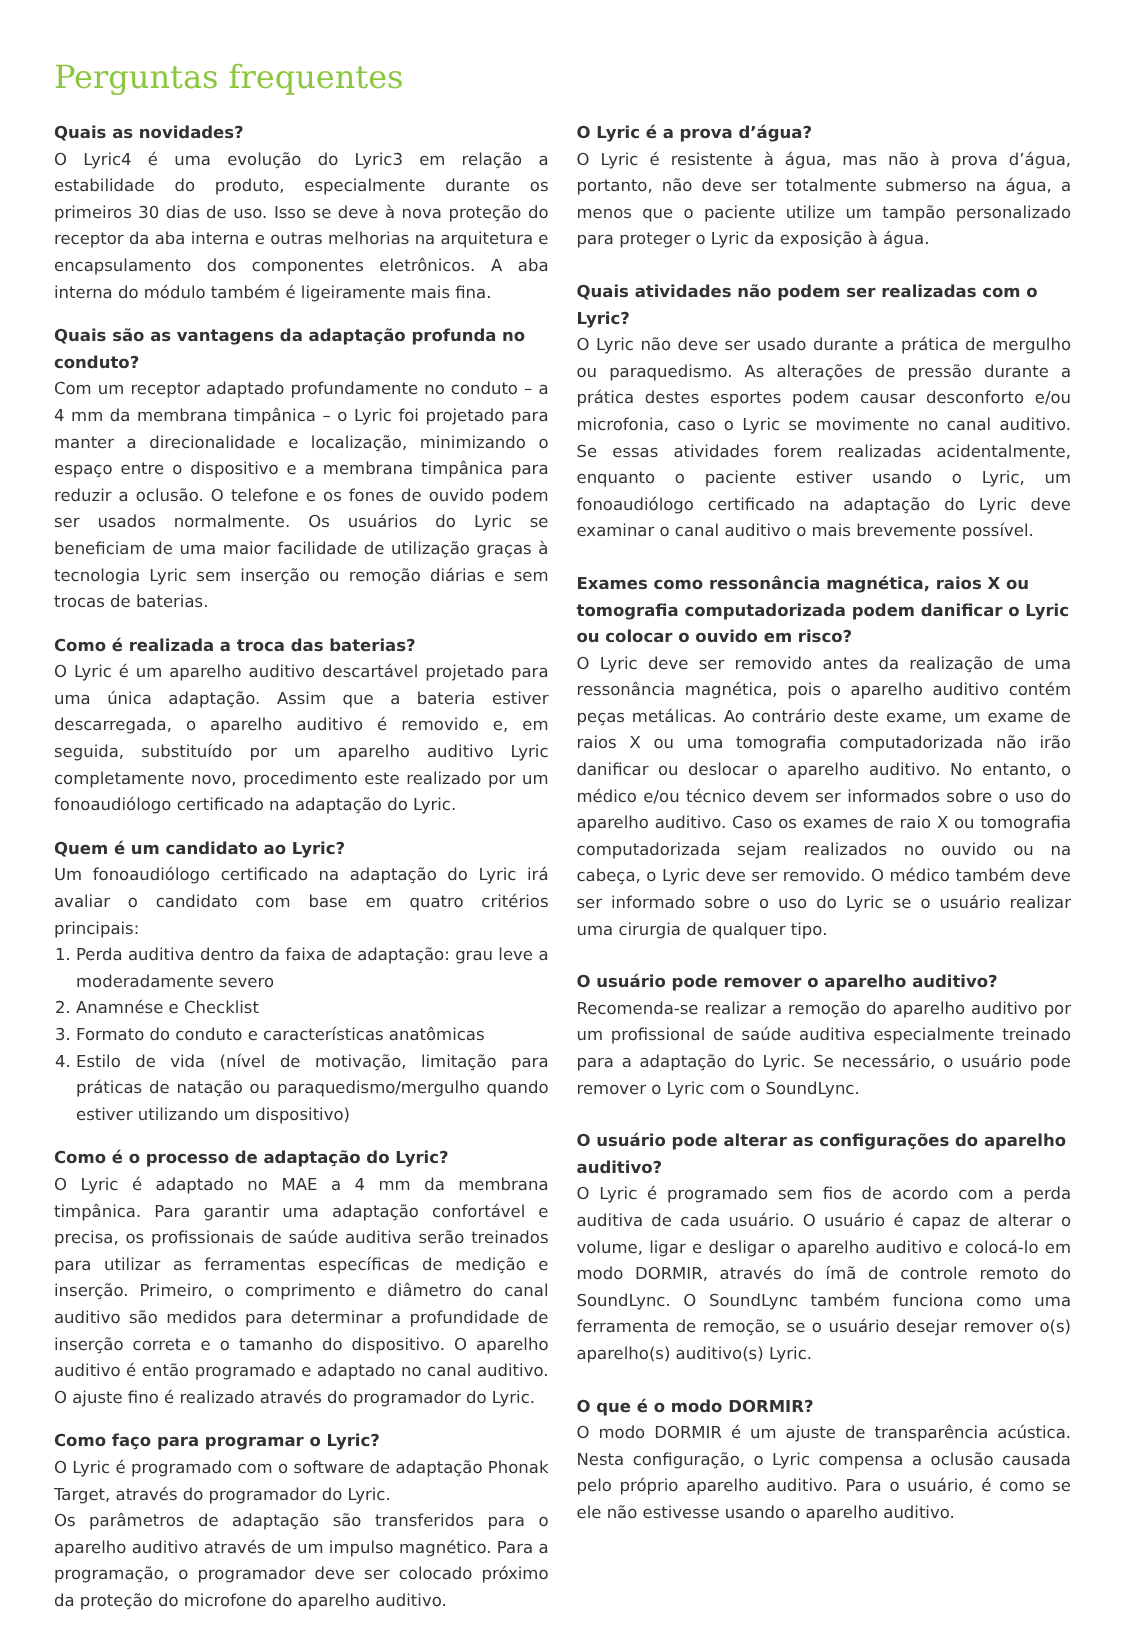Perguntas frequentes
Quais as novidades?
O Lyric4 é uma evolução do Lyric3 em relação a estabilidade do produto, especialmente durante os primeiros 30 dias de uso. Isso se deve à nova proteção do receptor da aba interna e outras melhorias na arquitetura e encapsulamento dos componentes eletrônicos. A aba interna do módulo também é ligeiramente mais fina.
Quais são as vantagens da adaptação profunda no conduto?
Com um receptor adaptado profundamente no conduto – a 4 mm da membrana timpânica – o Lyric foi projetado para manter a direcionalidade e localização, minimizando o espaço entre o dispositivo e a membrana timpânica para reduzir a oclusão. O telefone e os fones de ouvido podem ser usados normalmente. Os usuários do Lyric se beneficiam de uma maior facilidade de utilização graças à tecnologia Lyric sem inserção ou remoção diárias e sem trocas de baterias.
Como é realizada a troca das baterias?
O Lyric é um aparelho auditivo descartável projetado para uma única adaptação. Assim que a bateria estiver descarregada, o aparelho auditivo é removido e, em seguida, substituído por um aparelho auditivo Lyric completamente novo, procedimento este realizado por um fonoaudiólogo certificado na adaptação do Lyric.
Quem é um candidato ao Lyric?
Um fonoaudiólogo certificado na adaptação do Lyric irá avaliar o candidato com base em quatro critérios principais:
1. Perda auditiva dentro da faixa de adaptação: grau leve a moderadamente severo
2. Anamnése e Checklist
3. Formato do conduto e características anatômicas
4. Estilo de vida (nível de motivação, limitação para práticas de natação ou paraquedismo/mergulho quando estiver utilizando um dispositivo)
Como é o processo de adaptação do Lyric?
O Lyric é adaptado no MAE a 4 mm da membrana timpânica. Para garantir uma adaptação confortável e precisa, os profissionais de saúde auditiva serão treinados para utilizar as ferramentas específicas de medição e inserção. Primeiro, o comprimento e diâmetro do canal auditivo são medidos para determinar a profundidade de inserção correta e o tamanho do dispositivo. O aparelho auditivo é então programado e adaptado no canal auditivo. O ajuste fino é realizado através do programador do Lyric.
Como faço para programar o Lyric?
O Lyric é programado com o software de adaptação Phonak Target, através do programador do Lyric.
Os parâmetros de adaptação são transferidos para o aparelho auditivo através de um impulso magnético. Para a programação, o programador deve ser colocado próximo da proteção do microfone do aparelho auditivo.
O Lyric é a prova d’água?
O Lyric é resistente à água, mas não à prova d’água, portanto, não deve ser totalmente submerso na água, a menos que o paciente utilize um tampão personalizado para proteger o Lyric da exposição à água.
Quais atividades não podem ser realizadas com o Lyric?
O Lyric não deve ser usado durante a prática de mergulho ou paraquedismo. As alterações de pressão durante a prática destes esportes podem causar desconforto e/ou microfonia, caso o Lyric se movimente no canal auditivo. Se essas atividades forem realizadas acidentalmente, enquanto o paciente estiver usando o Lyric, um fonoaudiólogo certificado na adaptação do Lyric deve examinar o canal auditivo o mais brevemente possível.
Exames como ressonância magnética, raios X ou tomografia computadorizada podem danificar o Lyric ou colocar o ouvido em risco?
O Lyric deve ser removido antes da realização de uma ressonância magnética, pois o aparelho auditivo contém peças metálicas. Ao contrário deste exame, um exame de raios X ou uma tomografia computadorizada não irão danificar ou deslocar o aparelho auditivo. No entanto, o médico e/ou técnico devem ser informados sobre o uso do aparelho auditivo. Caso os exames de raio X ou tomografia computadorizada sejam realizados no ouvido ou na cabeça, o Lyric deve ser removido. O médico também deve ser informado sobre o uso do Lyric se o usuário realizar uma cirurgia de qualquer tipo.
O usuário pode remover o aparelho auditivo?
Recomenda-se realizar a remoção do aparelho auditivo por um profissional de saúde auditiva especialmente treinado para a adaptação do Lyric. Se necessário, o usuário pode remover o Lyric com o SoundLync.
O usuário pode alterar as configurações do aparelho auditivo?
O Lyric é programado sem fios de acordo com a perda auditiva de cada usuário. O usuário é capaz de alterar o volume, ligar e desligar o aparelho auditivo e colocá-lo em modo DORMIR, através do ímã de controle remoto do SoundLync. O SoundLync também funciona como uma ferramenta de remoção, se o usuário desejar remover o(s) aparelho(s) auditivo(s) Lyric.
O que é o modo DORMIR?
O modo DORMIR é um ajuste de transparência acústica. Nesta configuração, o Lyric compensa a oclusão causada pelo próprio aparelho auditivo. Para o usuário, é como se ele não estivesse usando o aparelho auditivo.